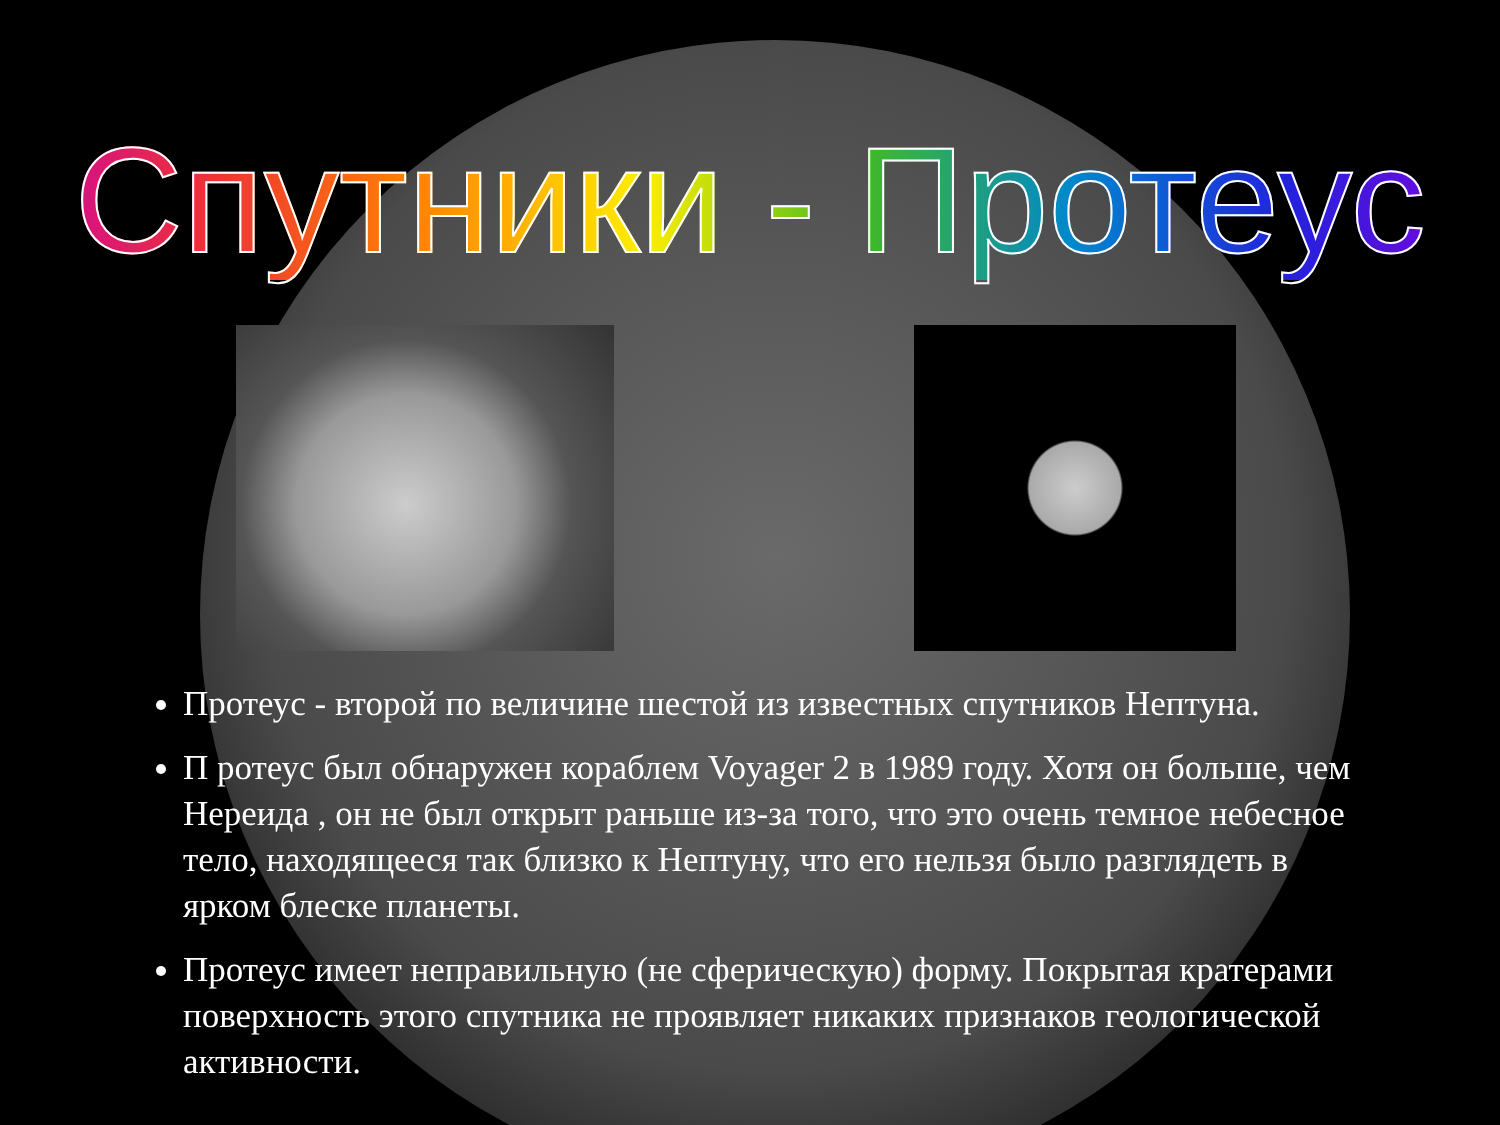Спутники - Протеус
Протеус - второй по величине шестой из известных спутников Нептуна.
П ротеус был обнаружен кораблем Voyager 2 в 1989 году. Хотя он больше, чем Нереида , он не был открыт раньше из-за того, что это очень темное небесное тело, находящееся так близко к Нептуну, что его нельзя было разглядеть в ярком блеске планеты.
Протеус имеет неправильную (не сферическую) форму. Покрытая кратерами поверхность этого спутника не проявляет никаких признаков геологической активности.